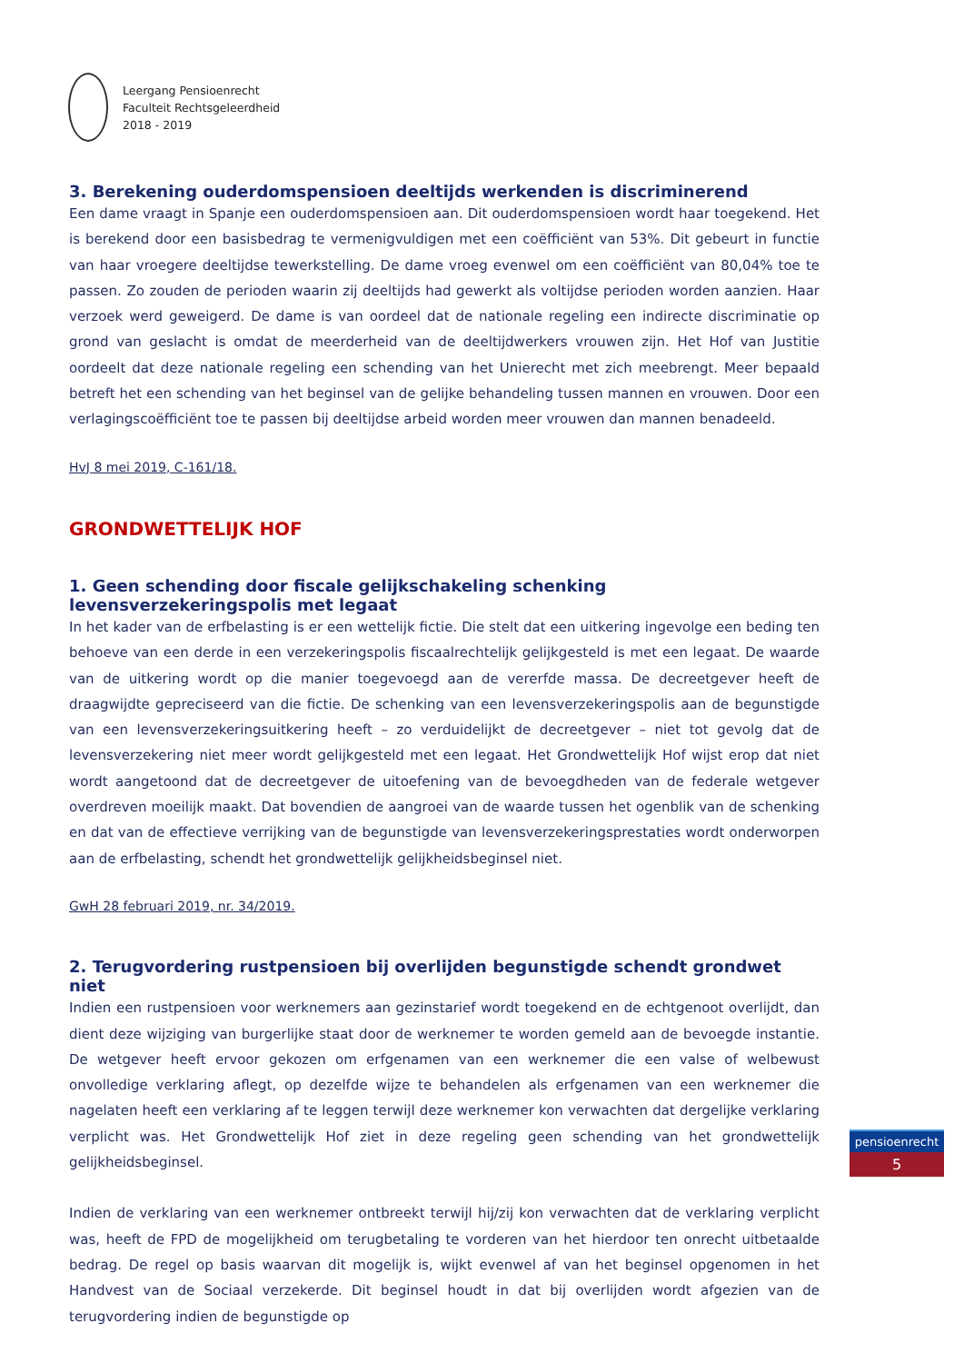Leergang Pensioenrecht
Faculteit Rechtsgeleerdheid
2018 - 2019
3. Berekening ouderdomspensioen deeltijds werkenden is discriminerend
Een dame vraagt in Spanje een ouderdomspensioen aan. Dit ouderdomspensioen wordt haar toegekend. Het is berekend door een basisbedrag te vermenigvuldigen met een coëfficiënt van 53%. Dit gebeurt in functie van haar vroegere deeltijdse tewerkstelling. De dame vroeg evenwel om een coëfficiënt van 80,04% toe te passen. Zo zouden de perioden waarin zij deeltijds had gewerkt als voltijdse perioden worden aanzien. Haar verzoek werd geweigerd. De dame is van oordeel dat de nationale regeling een indirecte discriminatie op grond van geslacht is omdat de meerderheid van de deeltijdwerkers vrouwen zijn. Het Hof van Justitie oordeelt dat deze nationale regeling een schending van het Unierecht met zich meebrengt. Meer bepaald betreft het een schending van het beginsel van de gelijke behandeling tussen mannen en vrouwen. Door een verlagingscoëfficiënt toe te passen bij deeltijdse arbeid worden meer vrouwen dan mannen benadeeld.
HvJ 8 mei 2019, C-161/18.
GRONDWETTELIJK HOF
1. Geen schending door fiscale gelijkschakeling schenking levensverzekeringspolis met legaat
In het kader van de erfbelasting is er een wettelijk fictie. Die stelt dat een uitkering ingevolge een beding ten behoeve van een derde in een verzekeringspolis fiscaalrechtelijk gelijkgesteld is met een legaat. De waarde van de uitkering wordt op die manier toegevoegd aan de vererfde massa. De decreetgever heeft de draagwijdte gepreciseerd van die fictie. De schenking van een levensverzekeringspolis aan de begunstigde van een levensverzekeringsuitkering heeft – zo verduidelijkt de decreetgever – niet tot gevolg dat de levensverzekering niet meer wordt gelijkgesteld met een legaat. Het Grondwettelijk Hof wijst erop dat niet wordt aangetoond dat de decreetgever de uitoefening van de bevoegdheden van de federale wetgever overdreven moeilijk maakt. Dat bovendien de aangroei van de waarde tussen het ogenblik van de schenking en dat van de effectieve verrijking van de begunstigde van levensverzekeringsprestaties wordt onderworpen aan de erfbelasting, schendt het grondwettelijk gelijkheidsbeginsel niet.
GwH 28 februari 2019, nr. 34/2019.
2. Terugvordering rustpensioen bij overlijden begunstigde schendt grondwet niet
Indien een rustpensioen voor werknemers aan gezinstarief wordt toegekend en de echtgenoot overlijdt, dan dient deze wijziging van burgerlijke staat door de werknemer te worden gemeld aan de bevoegde instantie. De wetgever heeft ervoor gekozen om erfgenamen van een werknemer die een valse of welbewust onvolledige verklaring aflegt, op dezelfde wijze te behandelen als erfgenamen van een werknemer die nagelaten heeft een verklaring af te leggen terwijl deze werknemer kon verwachten dat dergelijke verklaring verplicht was. Het Grondwettelijk Hof ziet in deze regeling geen schending van het grondwettelijk gelijkheidsbeginsel.
Indien de verklaring van een werknemer ontbreekt terwijl hij/zij kon verwachten dat de verklaring verplicht was, heeft de FPD de mogelijkheid om terugbetaling te vorderen van het hierdoor ten onrecht uitbetaalde bedrag. De regel op basis waarvan dit mogelijk is, wijkt evenwel af van het beginsel opgenomen in het Handvest van de Sociaal verzekerde. Dit beginsel houdt in dat bij overlijden wordt afgezien van de terugvordering indien de begunstigde op
pensioenrecht
5